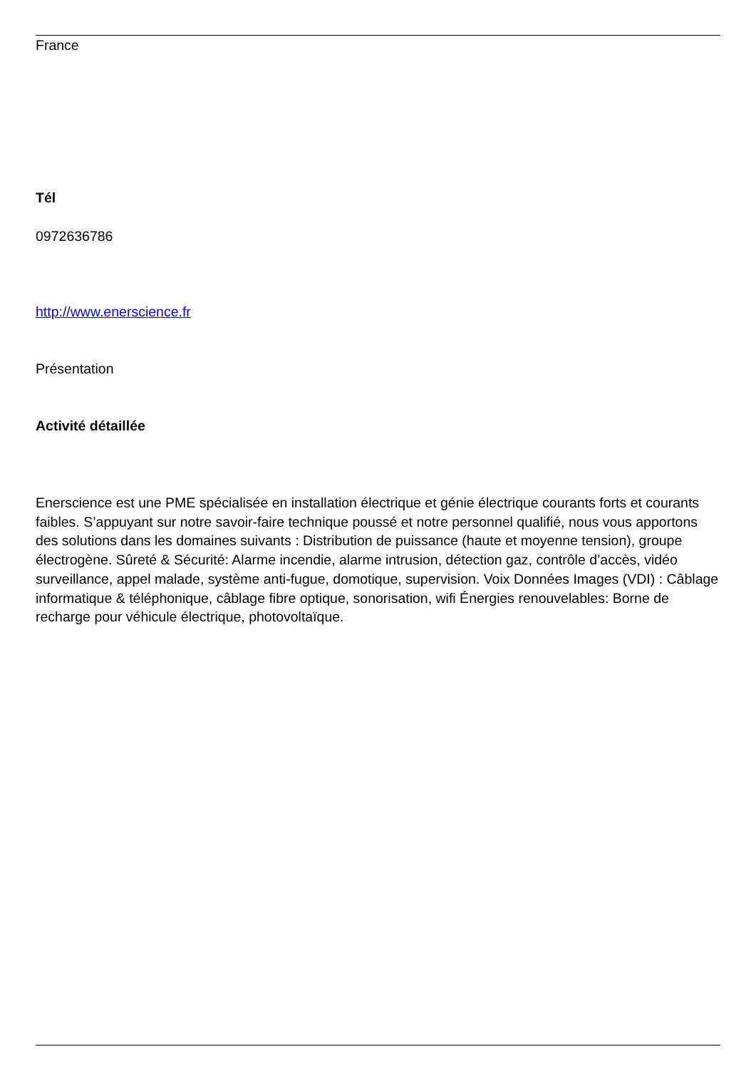France
Tél
0972636786
http://www.enerscience.fr
Présentation
Activité détaillée
Enerscience est une PME spécialisée en installation électrique et génie électrique courants forts et courants faibles. S’appuyant sur notre savoir-faire technique poussé et notre personnel qualifié, nous vous apportons des solutions dans les domaines suivants : Distribution de puissance (haute et moyenne tension), groupe électrogène. Sûreté & Sécurité: Alarme incendie, alarme intrusion, détection gaz, contrôle d’accès, vidéo surveillance, appel malade, système anti-fugue, domotique, supervision. Voix Données Images (VDI) : Câblage informatique & téléphonique, câblage fibre optique, sonorisation, wifi Énergies renouvelables: Borne de recharge pour véhicule électrique, photovoltaïque.